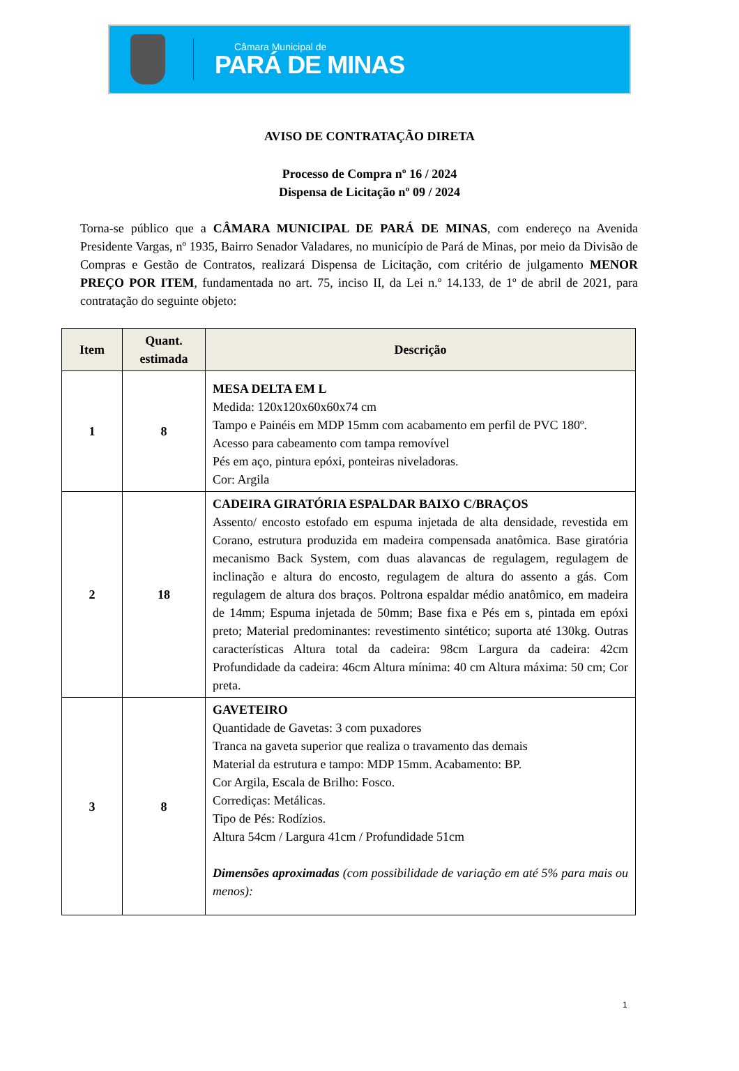Câmara Municipal de
PARÁ DE MINAS
AVISO DE CONTRATAÇÃO DIRETA
Processo de Compra nº 16 / 2024
Dispensa de Licitação nº 09 / 2024
Torna-se público que a CÂMARA MUNICIPAL DE PARÁ DE MINAS, com endereço na Avenida Presidente Vargas, nº 1935, Bairro Senador Valadares, no município de Pará de Minas, por meio da Divisão de Compras e Gestão de Contratos, realizará Dispensa de Licitação, com critério de julgamento MENOR PREÇO POR ITEM, fundamentada no art. 75, inciso II, da Lei n.º 14.133, de 1º de abril de 2021, para contratação do seguinte objeto:
| Item | Quant. estimada | Descrição |
| --- | --- | --- |
| 1 | 8 | MESA DELTA EM L Medida: 120x120x60x60x74 cm Tampo e Painéis em MDP 15mm com acabamento em perfil de PVC 180º. Acesso para cabeamento com tampa removível Pés em aço, pintura epóxi, ponteiras niveladoras. Cor: Argila |
| 2 | 18 | CADEIRA GIRATÓRIA ESPALDAR BAIXO C/BRAÇOS Assento/ encosto estofado em espuma injetada de alta densidade, revestida em Corano, estrutura produzida em madeira compensada anatômica. Base giratória mecanismo Back System, com duas alavancas de regulagem, regulagem de inclinação e altura do encosto, regulagem de altura do assento a gás. Com regulagem de altura dos braços. Poltrona espaldar médio anatômico, em madeira de 14mm; Espuma injetada de 50mm; Base fixa e Pés em s, pintada em epóxi preto; Material predominantes: revestimento sintético; suporta até 130kg. Outras características Altura total da cadeira: 98cm Largura da cadeira: 42cm Profundidade da cadeira: 46cm Altura mínima: 40 cm Altura máxima: 50 cm; Cor preta. |
| 3 | 8 | GAVETEIRO Quantidade de Gavetas: 3 com puxadores Tranca na gaveta superior que realiza o travamento das demais Material da estrutura e tampo: MDP 15mm. Acabamento: BP. Cor Argila, Escala de Brilho: Fosco. Corrediças: Metálicas. Tipo de Pés: Rodízios. Altura 54cm / Largura 41cm / Profundidade 51cm Dimensões aproximadas (com possibilidade de variação em até 5% para mais ou menos): |
1